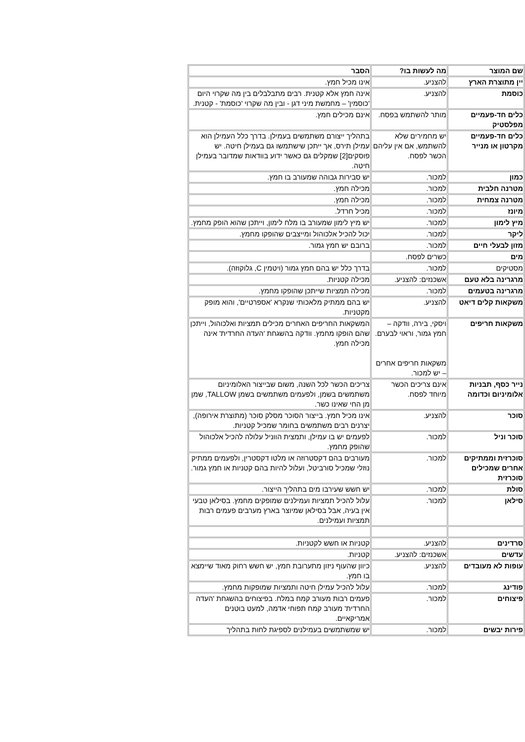| שם המוצר | מה לעשות בו? | הסבר |
| --- | --- | --- |
| יין מתוצרת הארץ | להצניע. | אינו מכיל חמץ. |
| כוסמת | להצניע. | אינה חמץ אלא קטנית. רבים מתבלבלים בין מה שקרוי היום 'כוסמין' – מחמשת מיני דגן - ובין מה שקרוי 'כוסמת' - קטנית. |
| כלים חד-פעמיים מפלסטיק | מותר להשתמש בפסח. | אינם מכילים חמץ. |
| כלים חד-פעמיים מקרטון או מנייר | יש מחמירים שלא להשתמש, אם אין עליהם הכשר לפסח. | בתהליך ייצורם משתמשים בעמילן. בדרך כלל העמילן הוא עמילן תירס, אך ייתכן שישתמשו גם בעמילן חיטה. יש פוסקים[2] שמקלים גם כאשר ידוע בוודאות שמדובר בעמילן חיטה. |
| כמון | למכור. | יש סבירות גבוהה שמעורב בו חמץ. |
| מטרנה חלבית | למכור. | מכילה חמץ. |
| מטרנה צמחית | למכור. | מכילה חמץ. |
| מיונז | למכור. | מכיל חרדל. |
| מיץ לימון | למכור. | יש מיץ לימון שמעורב בו מלח לימון, וייתכן שהוא הופק מחמץ. |
| ליקר | למכור. | יכול להכיל אלכוהול ומייצבים שהופקו מחמץ. |
| מזון לבעלי חיים | למכור. | ברובם יש חמץ גמור. |
| מים | כשרים לפסח. | |
| מסטיקים | למכור. | בדרך כלל יש בהם חמץ גמור (ויטמין C, גלוקוזה). |
| מרגרינה בלא טעם | אשכנזים: להצניע. | מכילה קטניות. |
| מרגרינה בטעמים | למכור. | מכילה תמציות שייתכן שהופקו מחמץ. |
| משקאות קלים דיאט | להצניע. | יש בהם ממתיק מלאכותי שנקרא 'אספרטיים', והוא מופק מקטניות. |
| משקאות חריפים | ויסקי, בירה, וודקה – חמץ גמור, וראוי לבערם. משקאות חריפים אחרים – יש למכור. | המשקאות החריפים האחרים מכילים תמציות ואלכוהול, וייתכן שהם הופקו מחמץ. וודקה בהשגחת 'העדה החרדית' אינה מכילה חמץ. |
| נייר כסף, תבניות אלומיניום וכדומה | אינם צריכים הכשר מיוחד לפסח. | צריכים הכשר לכל השנה, משום שבייצור האלומיניום משתמשים בשמן, ולפעמים משתמשים בשמן TALLOW, שמן מן החי שאינו כשר. |
| סוכר | להצניע. | אינו מכיל חמץ. בייצור הסוכר מסלק סוכר (מתוצרת אירופה), יצרנים רבים משתמשים בחומר שמכיל קטניות. |
| סוכר וניל | למכור. | לפעמים יש בו עמילן, ותמצית הווניל עלולה להכיל אלכוהול שהופק מחמץ. |
| סוכרזית וממתיקים אחרים שמכילים סוכרזית | למכור. | מעורבים בהם דקסטרוזה או מלטו דקסטרין, ולפעמים ממתיק נוזלי שמכיל סורביטל, ועלול להיות בהם קטניות או חמץ גמור. |
| סולת | למכור. | יש חשש שעירבו מים בתהליך הייצור. |
| סילאן | למכור. | עלול להכיל תמציות ועמילנים שמופקים מחמץ. בסילאן טבעי אין בעיה, אבל בסילאן שמיוצר בארץ מערבים פעמים רבות תמציות ועמילנים. |
| סרדינים | להצניע. | קטניות או חשש לקטניות. |
| עדשים | אשכנזים: להצניע. | קטניות. |
| עופות לא מעובדים | להצניע. | כיוון שהעוף ניזון מתערובת חמץ, יש חשש רחוק מאוד שיימצא בו חמץ. |
| פודינג | למכור. | עלול להכיל עמילן חיטה ותמציות שמופקות מחמץ. |
| פיצוחים | למכור. | פעמים רבות מעורב קמח במלח. בפיצוחים בהשגחת 'העדה החרדית' מעורב קמח תפוחי אדמה, למעט בוטנים אמריקאיים. |
| פירות יבשים | למכור. | יש שמשתמשים בעמילנים לספיגת לחות בתהליך |